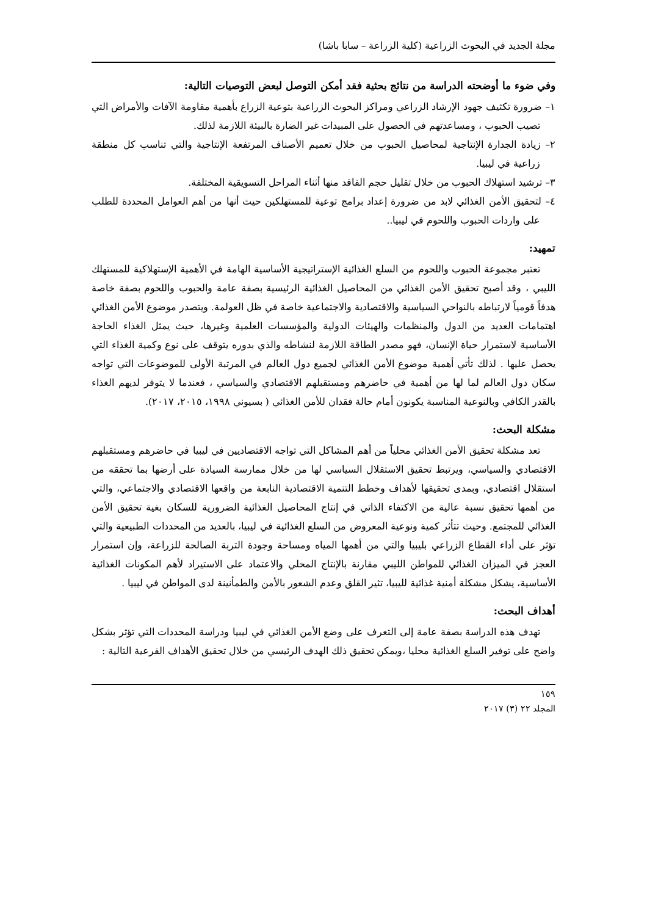مجلة الجديد في البحوث الزراعية (كلية الزراعة – سابا باشا)
وفي ضوء ما أوضحته الدراسة من نتائج بحثية فقد أمكن التوصل لبعض التوصيات التالية:
١– ضرورة تكثيف جهود الإرشاد الزراعي ومراكز البحوث الزراعية بتوعية الزراع بأهمية مقاومة الآفات والأمراض التي تصيب الحبوب ، ومساعدتهم في الحصول على المبيدات غير الضارة بالبيئة اللازمة لذلك.
٢– زيادة الجدارة الإنتاجية لمحاصيل الحبوب من خلال تعميم الأصناف المرتفعة الإنتاجية والتي تناسب كل منطقة زراعية في ليبيا.
٣– ترشيد استهلاك الحبوب من خلال تقليل حجم الفاقد منها أثناء المراحل التسويقية المختلفة.
٤– لتحقيق الأمن الغذائي لابد من ضرورة إعداد برامج توعية للمستهلكين حيث أنها من أهم العوامل المحددة للطلب على واردات الحبوب واللحوم في ليبيا..
تمهيد:
تعتبر مجموعة الحبوب واللحوم من السلع الغذائية الإستراتيجية الأساسية الهامة في الأهمية الإستهلاكية للمستهلك الليبي ، وقد أصبح تحقيق الأمن الغذائي من المحاصيل الغذائية الرئيسية بصفة عامة والحبوب واللحوم بصفة خاصة هدفاً قومياً لارتباطه بالنواحي السياسية والاقتصادية والاجتماعية خاصة في ظل العولمة. ويتصدر موضوع الأمن الغذائي اهتمامات العديد من الدول والمنظمات والهيئات الدولية والمؤسسات العلمية وغيرها، حيث يمثل الغذاء الحاجة الأساسية لاستمرار حياة الإنسان، فهو مصدر الطاقة اللازمة لنشاطه والذي بدوره يتوقف على نوع وكمية الغذاء التي يحصل عليها . لذلك تأتي أهمية موضوع الأمن الغذائي لجميع دول العالم في المرتبة الأولى للموضوعات التي تواجه سكان دول العالم لما لها من أهمية في حاضرهم ومستقبلهم الاقتصادي والسياسي ، فعندما لا يتوفر لديهم الغذاء بالقدر الكافي وبالنوعية المناسبة يكونون أمام حالة فقدان للأمن الغذائي ( بسيوني ١٩٩٨، ٢٠١٥، ٢٠١٧).
مشكلة البحث:
تعد مشكلة تحقيق الأمن الغذائي محلياً من أهم المشاكل التي تواجه الاقتصاديين في ليبيا في حاضرهم ومستقبلهم الاقتصادي والسياسي، ويرتبط تحقيق الاستقلال السياسي لها من خلال ممارسة السيادة على أرضها بما تحققه من استقلال اقتصادي، وبمدى تحقيقها لأهداف وخطط التنمية الاقتصادية النابعة من واقعها الاقتصادي والاجتماعي، والتي من أهمها تحقيق نسبة عالية من الاكتفاء الذاتي في إنتاج المحاصيل الغذائية الضرورية للسكان بغية تحقيق الأمن الغذائي للمجتمع. وحيث تتأثر كمية ونوعية المعروض من السلع الغذائية في ليبيا، بالعديد من المحددات الطبيعية والتي تؤثر على أداء القطاع الزراعي بليبيا والتي من أهمها المياه ومساحة وجودة التربة الصالحة للزراعة، وإن استمرار العجز في الميزان الغذائي للمواطن الليبي مقارنة بالإنتاج المحلي والاعتماد على الاستيراد لأهم المكونات الغذائية الأساسية، يشكل مشكلة أمنية غذائية لليبيا، تثير القلق وعدم الشعور بالأمن والطمأنينة لدى المواطن في ليبيا .
أهداف البحث:
تهدف هذه الدراسة بصفة عامة إلى التعرف على وضع الأمن الغذائي في ليبيا ودراسة المحددات التي تؤثر بشكل واضح على توفير السلع الغذائية محليا ،ويمكن تحقيق ذلك الهدف الرئيسي من خلال تحقيق الأهداف الفرعية التالية :
١٥٩
المجلد ٢٢ (٣) ٢٠١٧